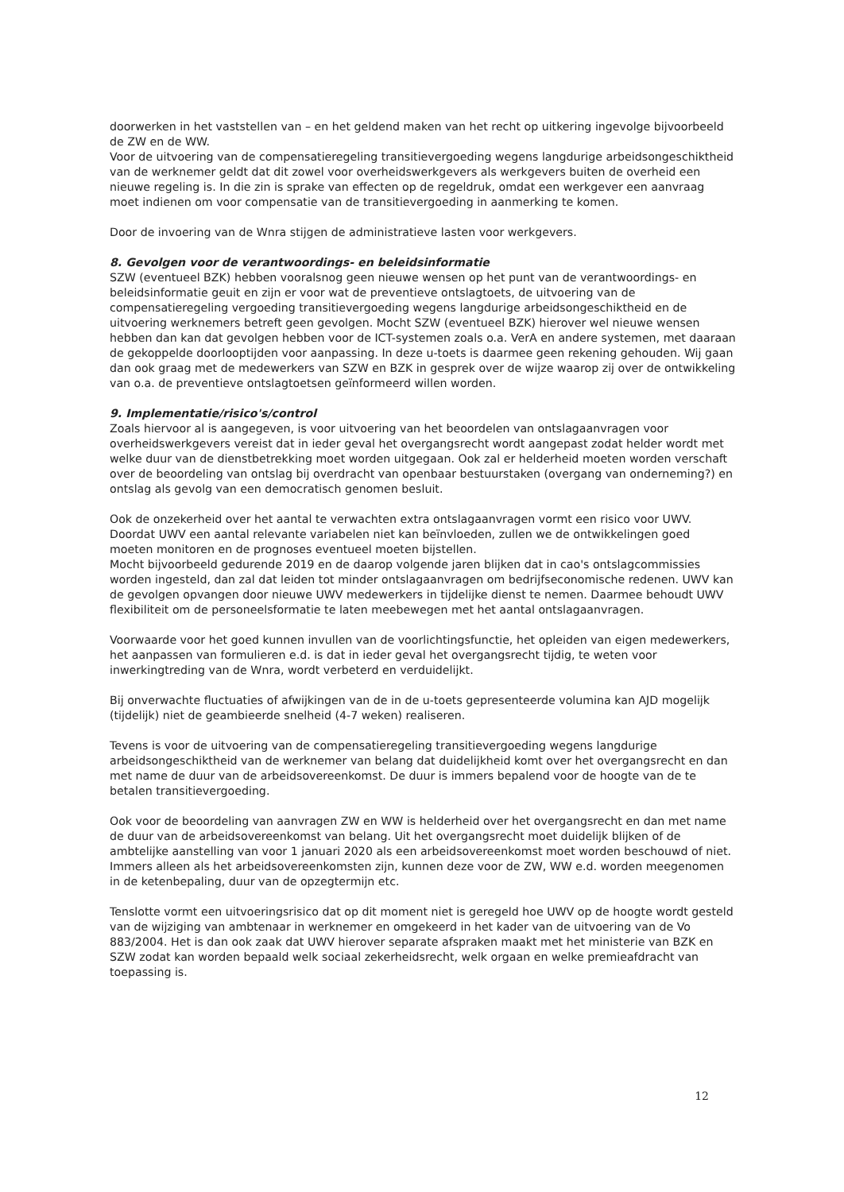doorwerken in het vaststellen van – en het geldend maken van het recht op uitkering ingevolge bijvoorbeeld de ZW en de WW.
Voor de uitvoering van de compensatieregeling transitievergoeding wegens langdurige arbeidsongeschiktheid van de werknemer geldt dat dit zowel voor overheidswerkgevers als werkgevers buiten de overheid een nieuwe regeling is. In die zin is sprake van effecten op de regeldruk, omdat een werkgever een aanvraag moet indienen om voor compensatie van de transitievergoeding in aanmerking te komen.
Door de invoering van de Wnra stijgen de administratieve lasten voor werkgevers.
8. Gevolgen voor de verantwoordings- en beleidsinformatie
SZW (eventueel BZK) hebben vooralsnog geen nieuwe wensen op het punt van de verantwoordings- en beleidsinformatie geuit en zijn er voor wat de preventieve ontslagtoets, de uitvoering van de compensatieregeling vergoeding transitievergoeding wegens langdurige arbeidsongeschiktheid en de uitvoering werknemers betreft geen gevolgen. Mocht SZW (eventueel BZK) hierover wel nieuwe wensen hebben dan kan dat gevolgen hebben voor de ICT-systemen zoals o.a. VerA en andere systemen, met daaraan de gekoppelde doorlooptijden voor aanpassing. In deze u-toets is daarmee geen rekening gehouden. Wij gaan dan ook graag met de medewerkers van SZW en BZK in gesprek over de wijze waarop zij over de ontwikkeling van o.a. de preventieve ontslagtoetsen geïnformeerd willen worden.
9. Implementatie/risico's/control
Zoals hiervoor al is aangegeven, is voor uitvoering van het beoordelen van ontslagaanvragen voor overheidswerkgevers vereist dat in ieder geval het overgangsrecht wordt aangepast zodat helder wordt met welke duur van de dienstbetrekking moet worden uitgegaan. Ook zal er helderheid moeten worden verschaft over de beoordeling van ontslag bij overdracht van openbaar bestuurstaken (overgang van onderneming?) en ontslag als gevolg van een democratisch genomen besluit.
Ook de onzekerheid over het aantal te verwachten extra ontslagaanvragen vormt een risico voor UWV. Doordat UWV een aantal relevante variabelen niet kan beïnvloeden, zullen we de ontwikkelingen goed moeten monitoren en de prognoses eventueel moeten bijstellen.
Mocht bijvoorbeeld gedurende 2019 en de daarop volgende jaren blijken dat in cao's ontslagcommissies worden ingesteld, dan zal dat leiden tot minder ontslagaanvragen om bedrijfseconomische redenen. UWV kan de gevolgen opvangen door nieuwe UWV medewerkers in tijdelijke dienst te nemen. Daarmee behoudt UWV flexibiliteit om de personeelsformatie te laten meebewegen met het aantal ontslagaanvragen.
Voorwaarde voor het goed kunnen invullen van de voorlichtingsfunctie, het opleiden van eigen medewerkers, het aanpassen van formulieren e.d. is dat in ieder geval het overgangsrecht tijdig, te weten voor inwerkingtreding van de Wnra, wordt verbeterd en verduidelijkt.
Bij onverwachte fluctuaties of afwijkingen van de in de u-toets gepresenteerde volumina kan AJD mogelijk (tijdelijk) niet de geambieerde snelheid (4-7 weken) realiseren.
Tevens is voor de uitvoering van de compensatieregeling transitievergoeding wegens langdurige arbeidsongeschiktheid van de werknemer van belang dat duidelijkheid komt over het overgangsrecht en dan met name de duur van de arbeidsovereenkomst. De duur is immers bepalend voor de hoogte van de te betalen transitievergoeding.
Ook voor de beoordeling van aanvragen ZW en WW is helderheid over het overgangsrecht en dan met name de duur van de arbeidsovereenkomst van belang. Uit het overgangsrecht moet duidelijk blijken of de ambtelijke aanstelling van voor 1 januari 2020 als een arbeidsovereenkomst moet worden beschouwd of niet. Immers alleen als het arbeidsovereenkomsten zijn, kunnen deze voor de ZW, WW e.d. worden meegenomen in de ketenbepaling, duur van de opzegtermijn etc.
Tenslotte vormt een uitvoeringsrisico dat op dit moment niet is geregeld hoe UWV op de hoogte wordt gesteld van de wijziging van ambtenaar in werknemer en omgekeerd in het kader van de uitvoering van de Vo 883/2004. Het is dan ook zaak dat UWV hierover separate afspraken maakt met het ministerie van BZK en SZW zodat kan worden bepaald welk sociaal zekerheidsrecht, welk orgaan en welke premieafdracht van toepassing is.
12